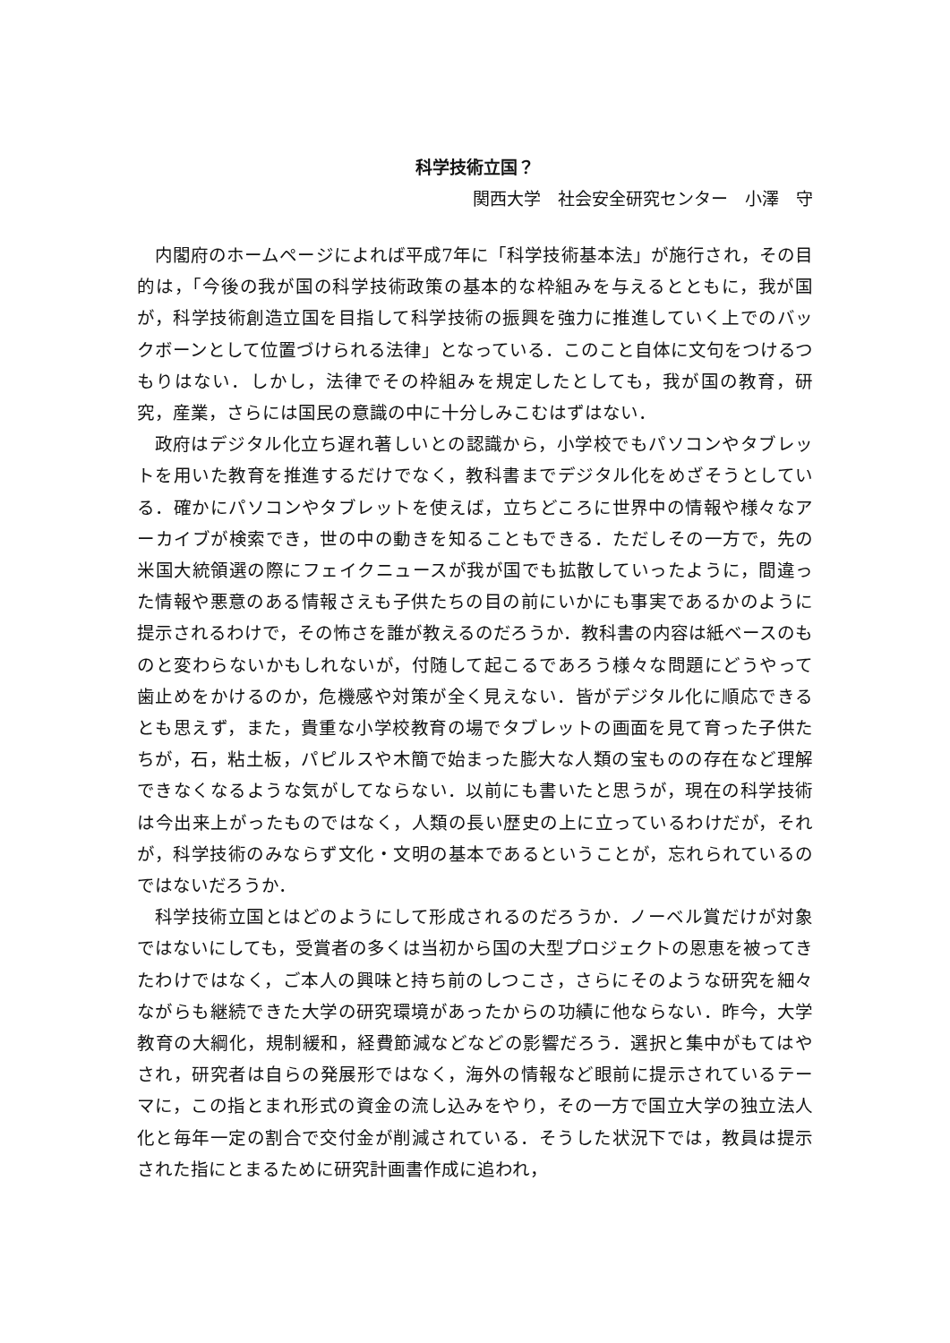科学技術立国？
関西大学　社会安全研究センター　小澤　守
内閣府のホームページによれば平成7年に「科学技術基本法」が施行され，その目的は，「今後の我が国の科学技術政策の基本的な枠組みを与えるとともに，我が国が，科学技術創造立国を目指して科学技術の振興を強力に推進していく上でのバックボーンとして位置づけられる法律」となっている．このこと自体に文句をつけるつもりはない．しかし，法律でその枠組みを規定したとしても，我が国の教育，研究，産業，さらには国民の意識の中に十分しみこむはずはない．
政府はデジタル化立ち遅れ著しいとの認識から，小学校でもパソコンやタブレットを用いた教育を推進するだけでなく，教科書までデジタル化をめざそうとしている．確かにパソコンやタブレットを使えば，立ちどころに世界中の情報や様々なアーカイブが検索でき，世の中の動きを知ることもできる．ただしその一方で，先の米国大統領選の際にフェイクニュースが我が国でも拡散していったように，間違った情報や悪意のある情報さえも子供たちの目の前にいかにも事実であるかのように提示されるわけで，その怖さを誰が教えるのだろうか．教科書の内容は紙ベースのものと変わらないかもしれないが，付随して起こるであろう様々な問題にどうやって歯止めをかけるのか，危機感や対策が全く見えない．皆がデジタル化に順応できるとも思えず，また，貴重な小学校教育の場でタブレットの画面を見て育った子供たちが，石，粘土板，パピルスや木簡で始まった膨大な人類の宝ものの存在など理解できなくなるような気がしてならない．以前にも書いたと思うが，現在の科学技術は今出来上がったものではなく，人類の長い歴史の上に立っているわけだが，それが，科学技術のみならず文化・文明の基本であるということが，忘れられているのではないだろうか．
科学技術立国とはどのようにして形成されるのだろうか．ノーベル賞だけが対象ではないにしても，受賞者の多くは当初から国の大型プロジェクトの恩恵を被ってきたわけではなく，ご本人の興味と持ち前のしつこさ，さらにそのような研究を細々ながらも継続できた大学の研究環境があったからの功績に他ならない．昨今，大学教育の大綱化，規制緩和，経費節減などなどの影響だろう．選択と集中がもてはやされ，研究者は自らの発展形ではなく，海外の情報など眼前に提示されているテーマに，この指とまれ形式の資金の流し込みをやり，その一方で国立大学の独立法人化と毎年一定の割合で交付金が削減されている．そうした状況下では，教員は提示された指にとまるために研究計画書作成に追われ，